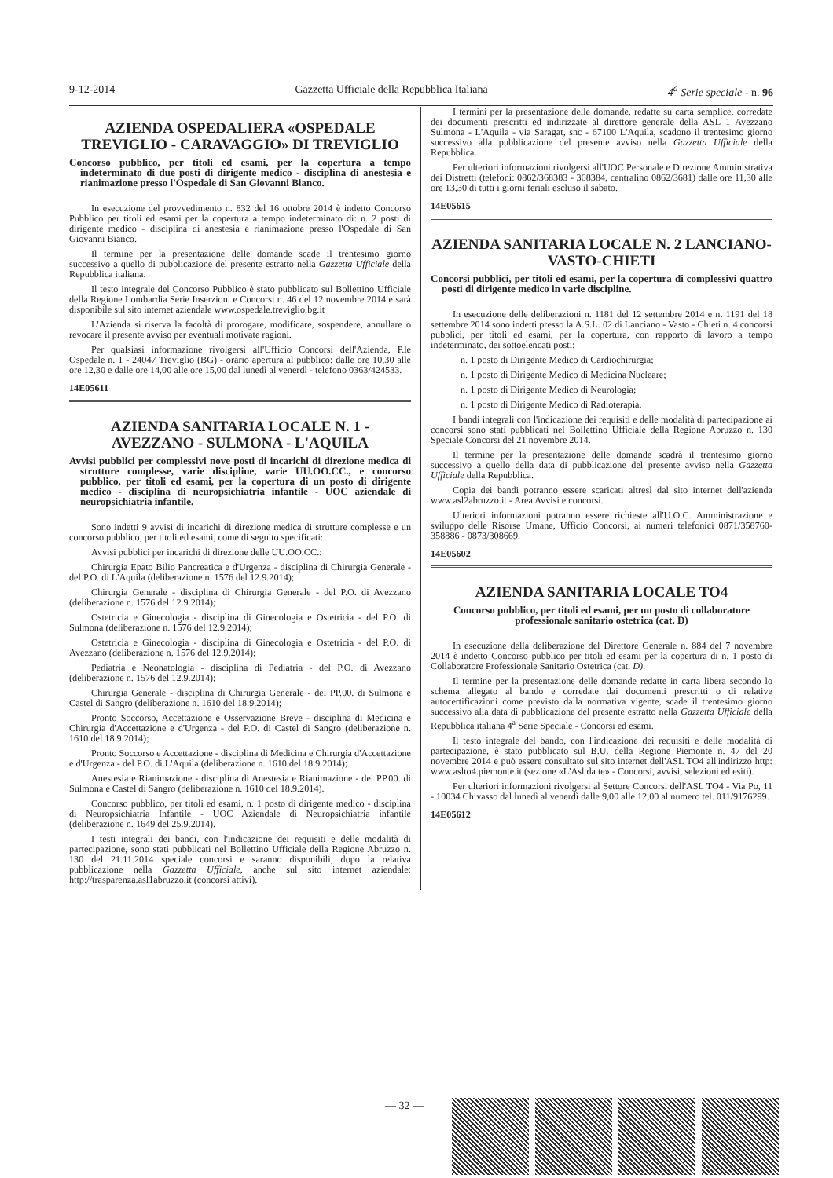9-12-2014 Gazzetta Ufficiale della Repubblica Italiana 4<sup>a</sup> Serie speciale - n. 96
AZIENDA OSPEDALIERA «OSPEDALE TREVIGLIO - CARAVAGGIO» DI TREVIGLIO
Concorso pubblico, per titoli ed esami, per la copertura a tempo indeterminato di due posti di dirigente medico - disciplina di anestesia e rianimazione presso l'Ospedale di San Giovanni Bianco.
In esecuzione del provvedimento n. 832 del 16 ottobre 2014 è indetto Concorso Pubblico per titoli ed esami per la copertura a tempo indeterminato di: n. 2 posti di dirigente medico - disciplina di anestesia e rianimazione presso l'Ospedale di San Giovanni Bianco.
Il termine per la presentazione delle domande scade il trentesimo giorno successivo a quello di pubblicazione del presente estratto nella Gazzetta Ufficiale della Repubblica italiana.
Il testo integrale del Concorso Pubblico è stato pubblicato sul Bollettino Ufficiale della Regione Lombardia Serie Inserzioni e Concorsi n. 46 del 12 novembre 2014 e sarà disponibile sul sito internet aziendale www.ospedale.treviglio.bg.it
L'Azienda si riserva la facoltà di prorogare, modificare, sospendere, annullare o revocare il presente avviso per eventuali motivate ragioni.
Per qualsiasi informazione rivolgersi all'Ufficio Concorsi dell'Azienda, P.le Ospedale n. 1 - 24047 Treviglio (BG) - orario apertura al pubblico: dalle ore 10,30 alle ore 12,30 e dalle ore 14,00 alle ore 15,00 dal lunedì al venerdì - telefono 0363/424533.
14E05611
AZIENDA SANITARIA LOCALE N. 1 - AVEZZANO - SULMONA - L'AQUILA
Avvisi pubblici per complessivi nove posti di incarichi di direzione medica di strutture complesse, varie discipline, varie UU.OO.CC., e concorso pubblico, per titoli ed esami, per la copertura di un posto di dirigente medico - disciplina di neuropsichiatria infantile - UOC aziendale di neuropsichiatria infantile.
Sono indetti 9 avvisi di incarichi di direzione medica di strutture complesse e un concorso pubblico, per titoli ed esami, come di seguito specificati:
Avvisi pubblici per incarichi di direzione delle UU.OO.CC.:
Chirurgia Epato Bilio Pancreatica e d'Urgenza - disciplina di Chirurgia Generale - del P.O. di L'Aquila (deliberazione n. 1576 del 12.9.2014);
Chirurgia Generale - disciplina di Chirurgia Generale - del P.O. di Avezzano (deliberazione n. 1576 del 12.9.2014);
Ostetricia e Ginecologia - disciplina di Ginecologia e Ostetricia - del P.O. di Sulmona (deliberazione n. 1576 del 12.9.2014);
Ostetricia e Ginecologia - disciplina di Ginecologia e Ostetricia - del P.O. di Avezzano (deliberazione n. 1576 del 12.9.2014);
Pediatria e Neonatologia - disciplina di Pediatria - del P.O. di Avezzano (deliberazione n. 1576 del 12.9.2014);
Chirurgia Generale - disciplina di Chirurgia Generale - dei PP.00. di Sulmona e Castel di Sangro (deliberazione n. 1610 del 18.9.2014);
Pronto Soccorso, Accettazione e Osservazione Breve - disciplina di Medicina e Chirurgia d'Accettazione e d'Urgenza - del P.O. di Castel di Sangro (deliberazione n. 1610 del 18.9.2014);
Pronto Soccorso e Accettazione - disciplina di Medicina e Chirurgia d'Accettazione e d'Urgenza - del P.O. di L'Aquila (deliberazione n. 1610 del 18.9.2014);
Anestesia e Rianimazione - disciplina di Anestesia e Rianimazione - dei PP.00. di Sulmona e Castel di Sangro (deliberazione n. 1610 del 18.9.2014).
Concorso pubblico, per titoli ed esami, n. 1 posto di dirigente medico - disciplina di Neuropsichiatria Infantile - UOC Aziendale di Neuropsichiatria infantile (deliberazione n. 1649 del 25.9.2014).
I testi integrali dei bandi, con l'indicazione dei requisiti e delle modalità di partecipazione, sono stati pubblicati nel Bollettino Ufficiale della Regione Abruzzo n. 130 del 21.11.2014 speciale concorsi e saranno disponibili, dopo la relativa pubblicazione nella Gazzetta Ufficiale, anche sul sito internet aziendale: http://trasparenza.asl1abruzzo.it (concorsi attivi).
I termini per la presentazione delle domande, redatte su carta semplice, corredate dei documenti prescritti ed indirizzate al direttore generale della ASL 1 Avezzano Sulmona - L'Aquila - via Saragat, snc - 67100 L'Aquila, scadono il trentesimo giorno successivo alla pubblicazione del presente avviso nella Gazzetta Ufficiale della Repubblica.
Per ulteriori informazioni rivolgersi all'UOC Personale e Direzione Amministrativa dei Distretti (telefoni: 0862/368383 - 368384, centralino 0862/3681) dalle ore 11,30 alle ore 13,30 di tutti i giorni feriali escluso il sabato.
14E05615
AZIENDA SANITARIA LOCALE N. 2 LANCIANO-VASTO-CHIETI
Concorsi pubblici, per titoli ed esami, per la copertura di complessivi quattro posti di dirigente medico in varie discipline.
In esecuzione delle deliberazioni n. 1181 del 12 settembre 2014 e n. 1191 del 18 settembre 2014 sono indetti presso la A.S.L. 02 di Lanciano - Vasto - Chieti n. 4 concorsi pubblici, per titoli ed esami, per la copertura, con rapporto di lavoro a tempo indeterminato, dei sottoelencati posti:
n. 1 posto di Dirigente Medico di Cardiochirurgia;
n. 1 posto di Dirigente Medico di Medicina Nucleare;
n. 1 posto di Dirigente Medico di Neurologia;
n. 1 posto di Dirigente Medico di Radioterapia.
I bandi integrali con l'indicazione dei requisiti e delle modalità di partecipazione ai concorsi sono stati pubblicati nel Bollettino Ufficiale della Regione Abruzzo n. 130 Speciale Concorsi del 21 novembre 2014.
Il termine per la presentazione delle domande scadrà il trentesimo giorno successivo a quello della data di pubblicazione del presente avviso nella Gazzetta Ufficiale della Repubblica.
Copia dei bandi potranno essere scaricati altresì dal sito internet dell'azienda www.asl2abruzzo.it - Area Avvisi e concorsi.
Ulteriori informazioni potranno essere richieste all'U.O.C. Amministrazione e sviluppo delle Risorse Umane, Ufficio Concorsi, ai numeri telefonici 0871/358760-358886 - 0873/308669.
14E05602
AZIENDA SANITARIA LOCALE TO4
Concorso pubblico, per titoli ed esami, per un posto di collaboratore professionale sanitario ostetrica (cat. D)
In esecuzione della deliberazione del Direttore Generale n. 884 del 7 novembre 2014 è indetto Concorso pubblico per titoli ed esami per la copertura di n. 1 posto di Collaboratore Professionale Sanitario Ostetrica (cat. D).
Il termine per la presentazione delle domande redatte in carta libera secondo lo schema allegato al bando e corredate dai documenti prescritti o di relative autocertificazioni come previsto dalla normativa vigente, scade il trentesimo giorno successivo alla data di pubblicazione del presente estratto nella Gazzetta Ufficiale della Repubblica italiana 4<sup>a</sup> Serie Speciale - Concorsi ed esami.
Il testo integrale del bando, con l'indicazione dei requisiti e delle modalità di partecipazione, è stato pubblicato sul B.U. della Regione Piemonte n. 47 del 20 novembre 2014 e può essere consultato sul sito internet dell'ASL TO4 all'indirizzo http: www.aslto4.piemonte.it (sezione «L'Asl da te» - Concorsi, avvisi, selezioni ed esiti).
Per ulteriori informazioni rivolgersi al Settore Concorsi dell'ASL TO4 - Via Po, 11 - 10034 Chivasso dal lunedì al venerdì dalle 9,00 alle 12,00 al numero tel. 011/9176299.
14E05612
— 32 —